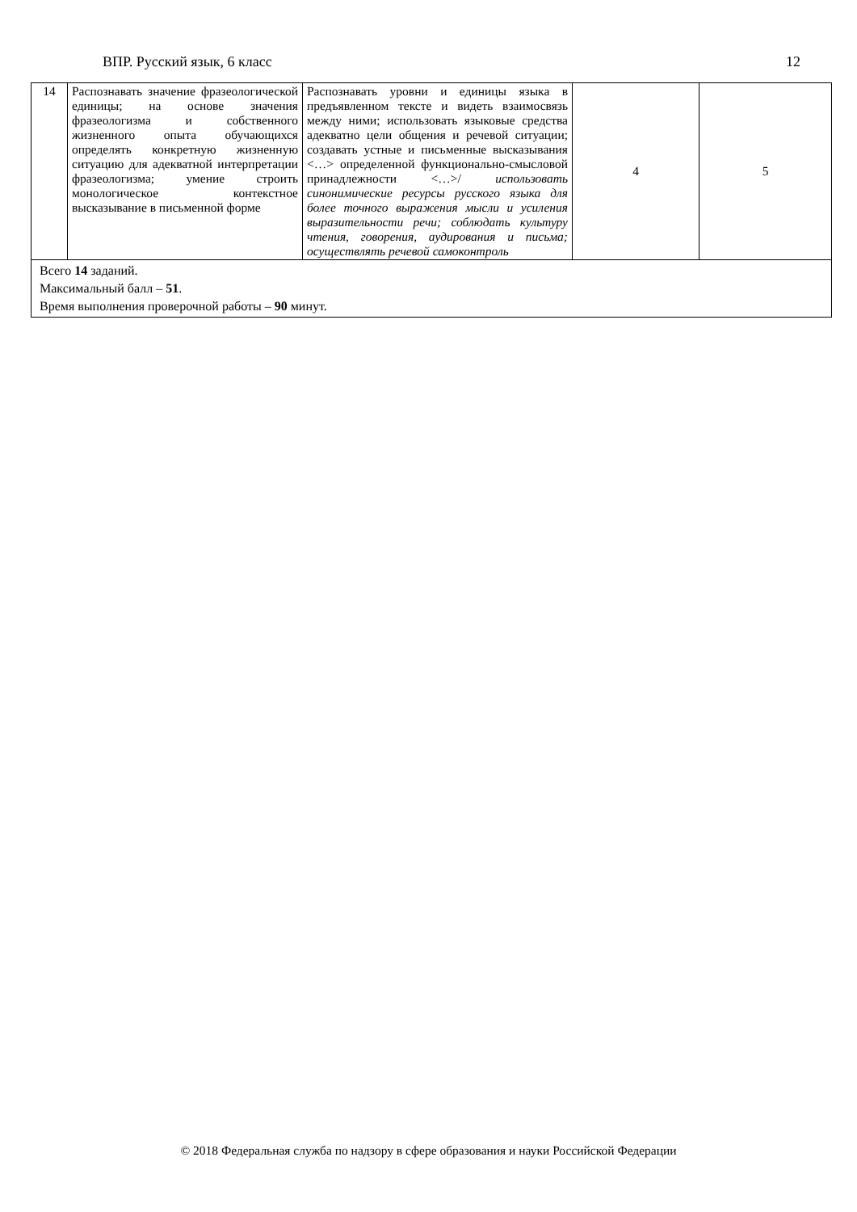ВПР. Русский язык, 6 класс 12
| 14 | Распознавать значение фразеологической единицы; на основе значения фразеологизма и собственного жизненного опыта обучающихся определять конкретную жизненную ситуацию для адекватной интерпретации фразеологизма; умение строить монологическое контекстное высказывание в письменной форме | Распознавать уровни и единицы языка в предъявленном тексте и видеть взаимосвязь между ними; использовать языковые средства адекватно цели общения и речевой ситуации; создавать устные и письменные высказывания <…> определенной функционально-смысловой принадлежности <…>/ использовать синонимические ресурсы русского языка для более точного выражения мысли и усиления выразительности речи; соблюдать культуру чтения, говорения, аудирования и письма; осуществлять речевой самоконтроль | 4 | 5 |
| Всего 14 заданий. Максимальный балл – 51 . Время выполнения проверочной работы – 90 минут. | | | | |
© 2018 Федеральная служба по надзору в сфере образования и науки Российской Федерации